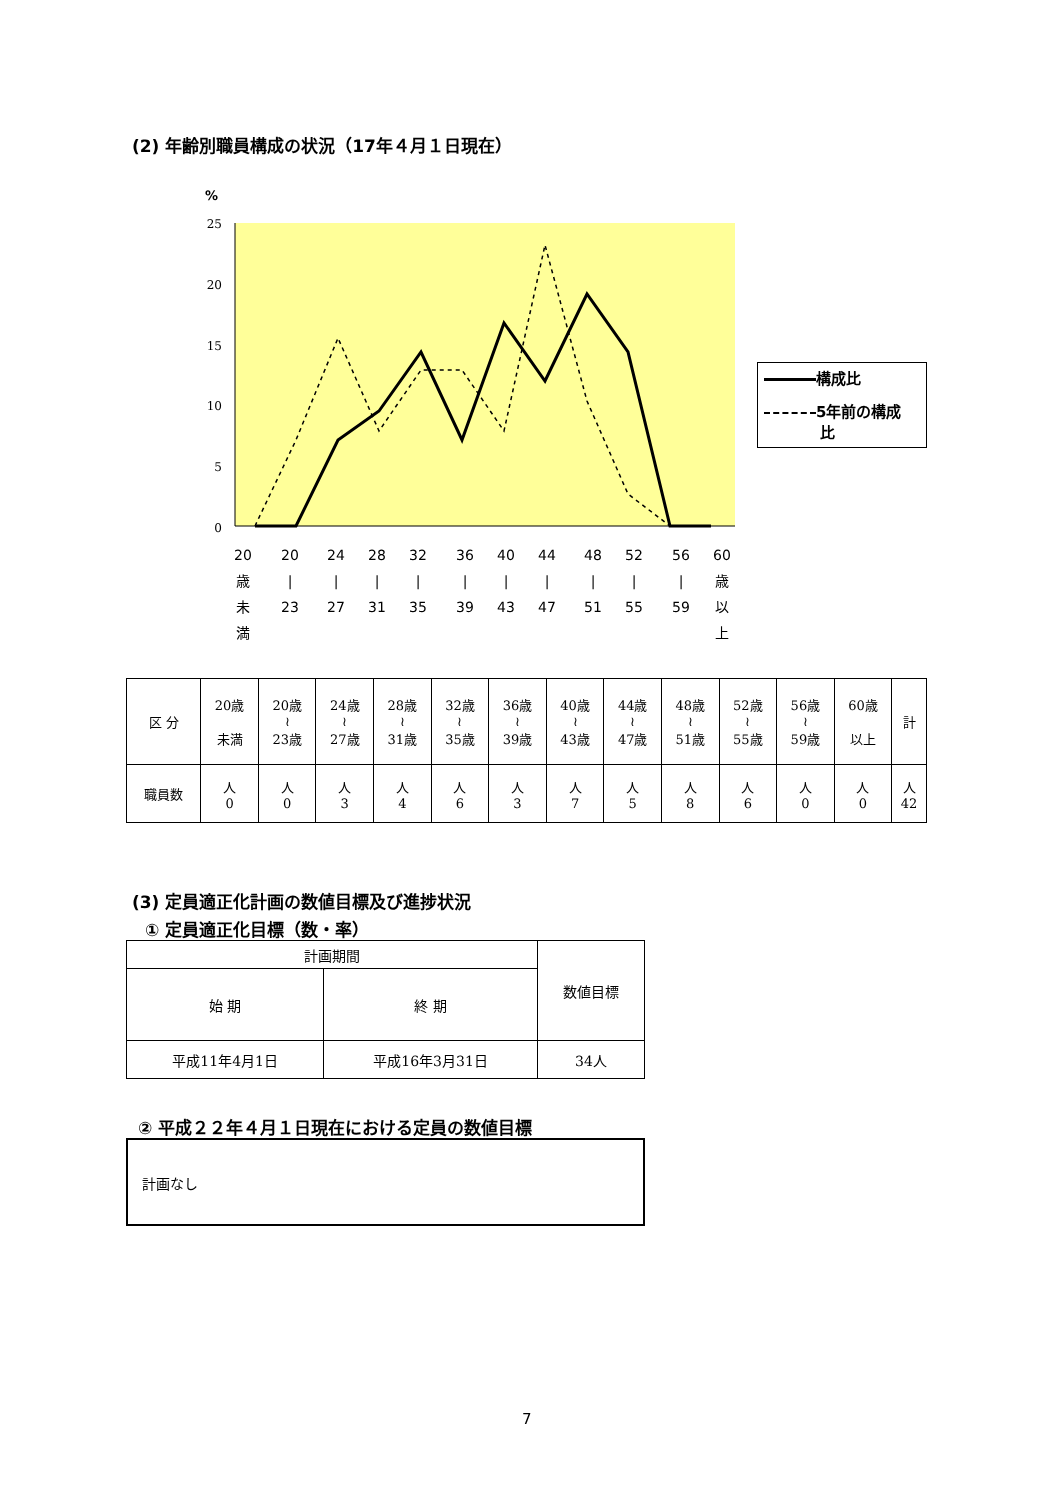(2) 年齢別職員構成の状況（17年４月１日現在）
%
25
20
15
10
5
0
20
歳
未
満
20
|
23
24
|
27
28
|
31
32
|
35
36
|
39
40
|
43
44
|
47
48
|
51
52
|
55
56
|
59
60
歳
以
上
構成比
5年前の構成
比
| 区 分 | 20歳 未満 | 20歳 ≀ 23歳 | 24歳 ≀ 27歳 | 28歳 ≀ 31歳 | 32歳 ≀ 35歳 | 36歳 ≀ 39歳 | 40歳 ≀ 43歳 | 44歳 ≀ 47歳 | 48歳 ≀ 51歳 | 52歳 ≀ 55歳 | 56歳 ≀ 59歳 | 60歳 以上 | 計 |
| 職員数 | 人 0 | 人 0 | 人 3 | 人 4 | 人 6 | 人 3 | 人 7 | 人 5 | 人 8 | 人 6 | 人 0 | 人 0 | 人 42 |
(3) 定員適正化計画の数値目標及び進捗状況
① 定員適正化目標（数・率）
| 計画期間 | | 数値目標 |
| --- | --- | --- |
| 始 期 | 終 期 | |
| 平成11年4月1日 | 平成16年3月31日 | 34人 |
② 平成２２年４月１日現在における定員の数値目標
計画なし
7